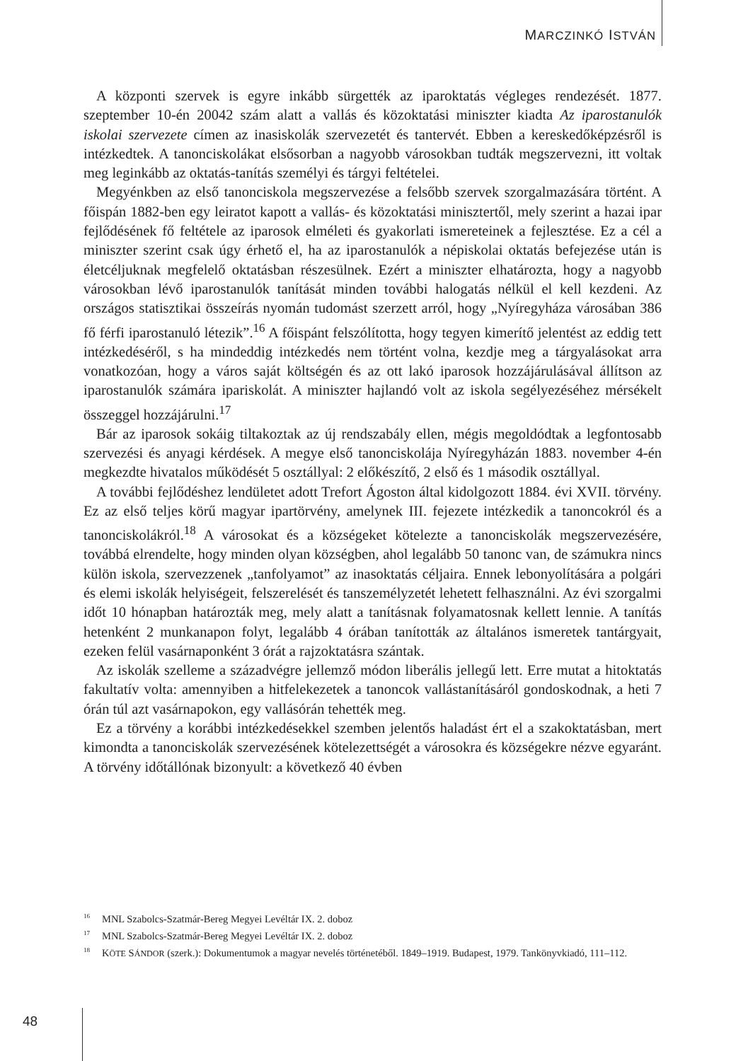MARCZINKÓ ISTVÁN
A központi szervek is egyre inkább sürgették az iparoktatás végleges rendezését. 1877. szeptember 10-én 20042 szám alatt a vallás és közoktatási miniszter kiadta Az iparostanulók iskolai szervezete címen az inasiskolák szervezetét és tantervét. Ebben a kereskedőképzésről is intézkedtek. A tanonciskolákat elsősorban a nagyobb városokban tudták megszervezni, itt voltak meg leginkább az oktatás-tanítás személyi és tárgyi feltételei.
Megyénkben az első tanonciskola megszervezése a felsőbb szervek szorgalmazására történt. A főispán 1882-ben egy leiratot kapott a vallás- és közoktatási minisztertől, mely szerint a hazai ipar fejlődésének fő feltétele az iparosok elméleti és gyakorlati ismereteinek a fejlesztése. Ez a cél a miniszter szerint csak úgy érhető el, ha az iparostanulók a népiskolai oktatás befejezése után is életcéljuknak megfelelő oktatásban részesülnek. Ezért a miniszter elhatározta, hogy a nagyobb városokban lévő iparostanulók tanítását minden további halogatás nélkül el kell kezdeni. Az országos statisztikai összeírás nyomán tudomást szerzett arról, hogy „Nyíregyháza városában 386 fő férfi iparostanuló létezik”.<sup>16</sup> A főispánt felszólította, hogy tegyen kimerítő jelentést az eddig tett intézkedéséről, s ha mindeddig intézkedés nem történt volna, kezdje meg a tárgyalásokat arra vonatkozóan, hogy a város saját költségén és az ott lakó iparosok hozzájárulásával állítson az iparostanulók számára ipariskolát. A miniszter hajlandó volt az iskola segélyezéséhez mérsékelt összeggel hozzájárulni.<sup>17</sup>
Bár az iparosok sokáig tiltakoztak az új rendszabály ellen, mégis megoldódtak a legfontosabb szervezési és anyagi kérdések. A megye első tanonciskolája Nyíregyházán 1883. november 4-én megkezdte hivatalos működését 5 osztállyal: 2 előkészítő, 2 első és 1 második osztállyal.
A további fejlődéshez lendületet adott Trefort Ágoston által kidolgozott 1884. évi XVII. törvény. Ez az első teljes körű magyar ipartörvény, amelynek III. fejezete intézkedik a tanoncokról és a tanonciskolákról.<sup>18</sup> A városokat és a községeket kötelezte a tanonciskolák megszervezésére, továbbá elrendelte, hogy minden olyan községben, ahol legalább 50 tanonc van, de számukra nincs külön iskola, szervezzenek „tanfolyamot” az inasoktatás céljaira. Ennek lebonyolítására a polgári és elemi iskolák helyiségeit, felszerelését és tanszemélyzetét lehetett felhasználni. Az évi szorgalmi időt 10 hónapban határozták meg, mely alatt a tanításnak folyamatosnak kellett lennie. A tanítás hetenként 2 munkanapon folyt, legalább 4 órában tanították az általános ismeretek tantárgyait, ezeken felül vasárnaponként 3 órát a rajzoktatásra szántak.
Az iskolák szelleme a századvégre jellemző módon liberális jellegű lett. Erre mutat a hitoktatás fakultatív volta: amennyiben a hitfelekezetek a tanoncok vallástanításáról gondoskodnak, a heti 7 órán túl azt vasárnapokon, egy vallásórán tehették meg.
Ez a törvény a korábbi intézkedésekkel szemben jelentős haladást ért el a szakoktatásban, mert kimondta a tanonciskolák szervezésének kötelezettségét a városokra és községekre nézve egyaránt. A törvény időtállónak bizonyult: a következő 40 évben
<sup>16</sup> MNL Szabolcs-Szatmár-Bereg Megyei Levéltár IX. 2. doboz
<sup>17</sup> MNL Szabolcs-Szatmár-Bereg Megyei Levéltár IX. 2. doboz
<sup>18</sup> KÖTE SÁNDOR (szerk.): Dokumentumok a magyar nevelés történetéből. 1849–1919. Budapest, 1979. Tankönyvkiadó, 111–112.
48